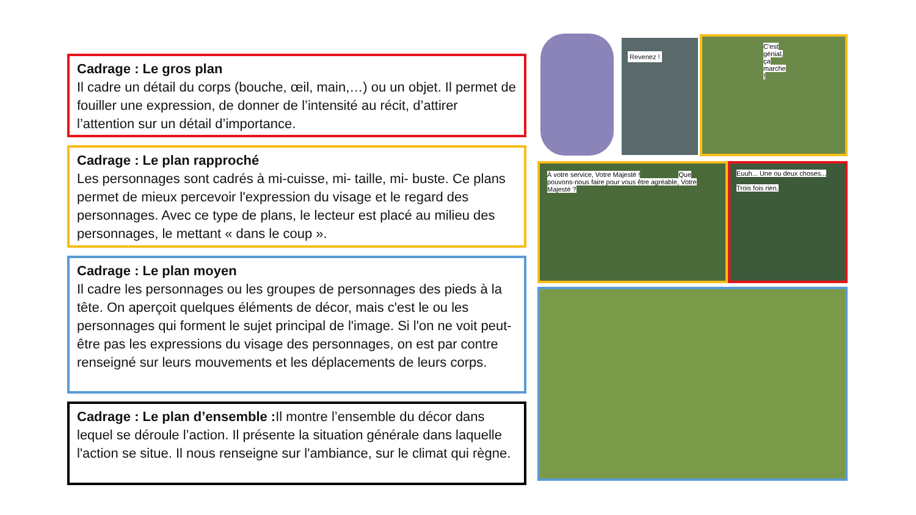Cadrage : Le gros plan
Il cadre un détail du corps (bouche, œil, main,…) ou un objet. Il permet de fouiller une expression, de donner de l’intensité au récit, d’attirer l’attention sur un détail d’importance.
Cadrage : Le plan rapproché
Les personnages sont cadrés à mi-cuisse, mi- taille, mi- buste. Ce plans permet de mieux percevoir l'expression du visage et le regard des personnages. Avec ce type de plans, le lecteur est placé au milieu des personnages, le mettant « dans le coup ».
Cadrage : Le plan moyen
Il cadre les personnages ou les groupes de personnages des pieds à la tête. On aperçoit quelques éléments de décor, mais c'est le ou les personnages qui forment le sujet principal de l'image. Si l'on ne voit peut-être pas les expressions du visage des personnages, on est par contre renseigné sur leurs mouvements et les déplacements de leurs corps.
Cadrage : Le plan d’ensemble : Il montre l’ensemble du décor dans lequel se déroule l’action. Il présente la situation générale dans laquelle l'action se situe. Il nous renseigne sur l'ambiance, sur le climat qui règne.
Revenez ! C'est génial, ça marche !
À votre service, Votre Majesté ! Que pouvons-nous faire pour vous être agréable, Votre Majesté ?
Euuh... Une ou deux choses...
Trois fois rien.